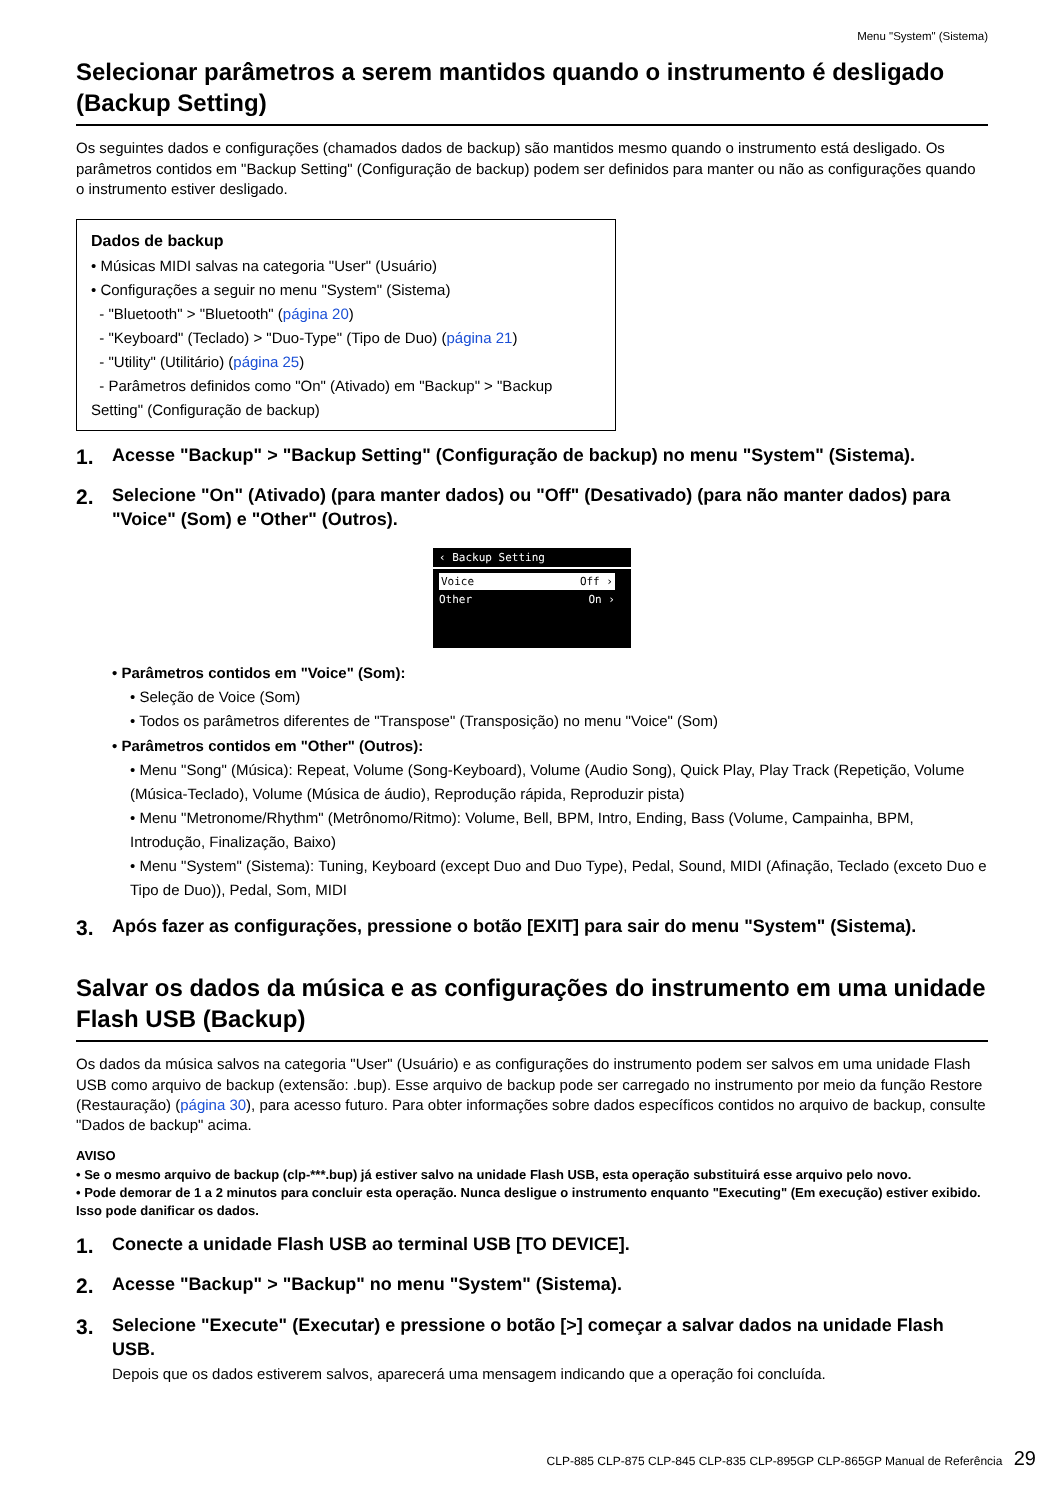Menu "System" (Sistema)
Selecionar parâmetros a serem mantidos quando o instrumento é desligado (Backup Setting)
Os seguintes dados e configurações (chamados dados de backup) são mantidos mesmo quando o instrumento está desligado. Os parâmetros contidos em "Backup Setting" (Configuração de backup) podem ser definidos para manter ou não as configurações quando o instrumento estiver desligado.
Dados de backup
• Músicas MIDI salvas na categoria "User" (Usuário)
• Configurações a seguir no menu "System" (Sistema)
- "Bluetooth" > "Bluetooth" (página 20)
- "Keyboard" (Teclado) > "Duo-Type" (Tipo de Duo) (página 21)
- "Utility" (Utilitário) (página 25)
- Parâmetros definidos como "On" (Ativado) em "Backup" > "Backup Setting" (Configuração de backup)
1. Acesse "Backup" > "Backup Setting" (Configuração de backup) no menu "System" (Sistema).
2. Selecione "On" (Ativado) (para manter dados) ou "Off" (Desativado) (para não manter dados) para "Voice" (Som) e "Other" (Outros).
‹ Backup Setting
Voice Off ›
Other On ›
• Parâmetros contidos em "Voice" (Som):
• Seleção de Voice (Som)
• Todos os parâmetros diferentes de "Transpose" (Transposição) no menu "Voice" (Som)
• Parâmetros contidos em "Other" (Outros):
• Menu "Song" (Música): Repeat, Volume (Song-Keyboard), Volume (Audio Song), Quick Play, Play Track (Repetição, Volume (Música-Teclado), Volume (Música de áudio), Reprodução rápida, Reproduzir pista)
• Menu "Metronome/Rhythm" (Metrônomo/Ritmo): Volume, Bell, BPM, Intro, Ending, Bass (Volume, Campainha, BPM, Introdução, Finalização, Baixo)
• Menu "System" (Sistema): Tuning, Keyboard (except Duo and Duo Type), Pedal, Sound, MIDI (Afinação, Teclado (exceto Duo e Tipo de Duo)), Pedal, Som, MIDI
3. Após fazer as configurações, pressione o botão [EXIT] para sair do menu "System" (Sistema).
Salvar os dados da música e as configurações do instrumento em uma unidade Flash USB (Backup)
Os dados da música salvos na categoria "User" (Usuário) e as configurações do instrumento podem ser salvos em uma unidade Flash USB como arquivo de backup (extensão: .bup). Esse arquivo de backup pode ser carregado no instrumento por meio da função Restore (Restauração) (página 30), para acesso futuro. Para obter informações sobre dados específicos contidos no arquivo de backup, consulte "Dados de backup" acima.
AVISO
• Se o mesmo arquivo de backup (clp-***.bup) já estiver salvo na unidade Flash USB, esta operação substituirá esse arquivo pelo novo.
• Pode demorar de 1 a 2 minutos para concluir esta operação. Nunca desligue o instrumento enquanto "Executing" (Em execução) estiver exibido. Isso pode danificar os dados.
1. Conecte a unidade Flash USB ao terminal USB [TO DEVICE].
2. Acesse "Backup" > "Backup" no menu "System" (Sistema).
3. Selecione "Execute" (Executar) e pressione o botão [>] começar a salvar dados na unidade Flash USB.
Depois que os dados estiverem salvos, aparecerá uma mensagem indicando que a operação foi concluída.
CLP-885 CLP-875 CLP-845 CLP-835 CLP-895GP CLP-865GP Manual de Referência 29